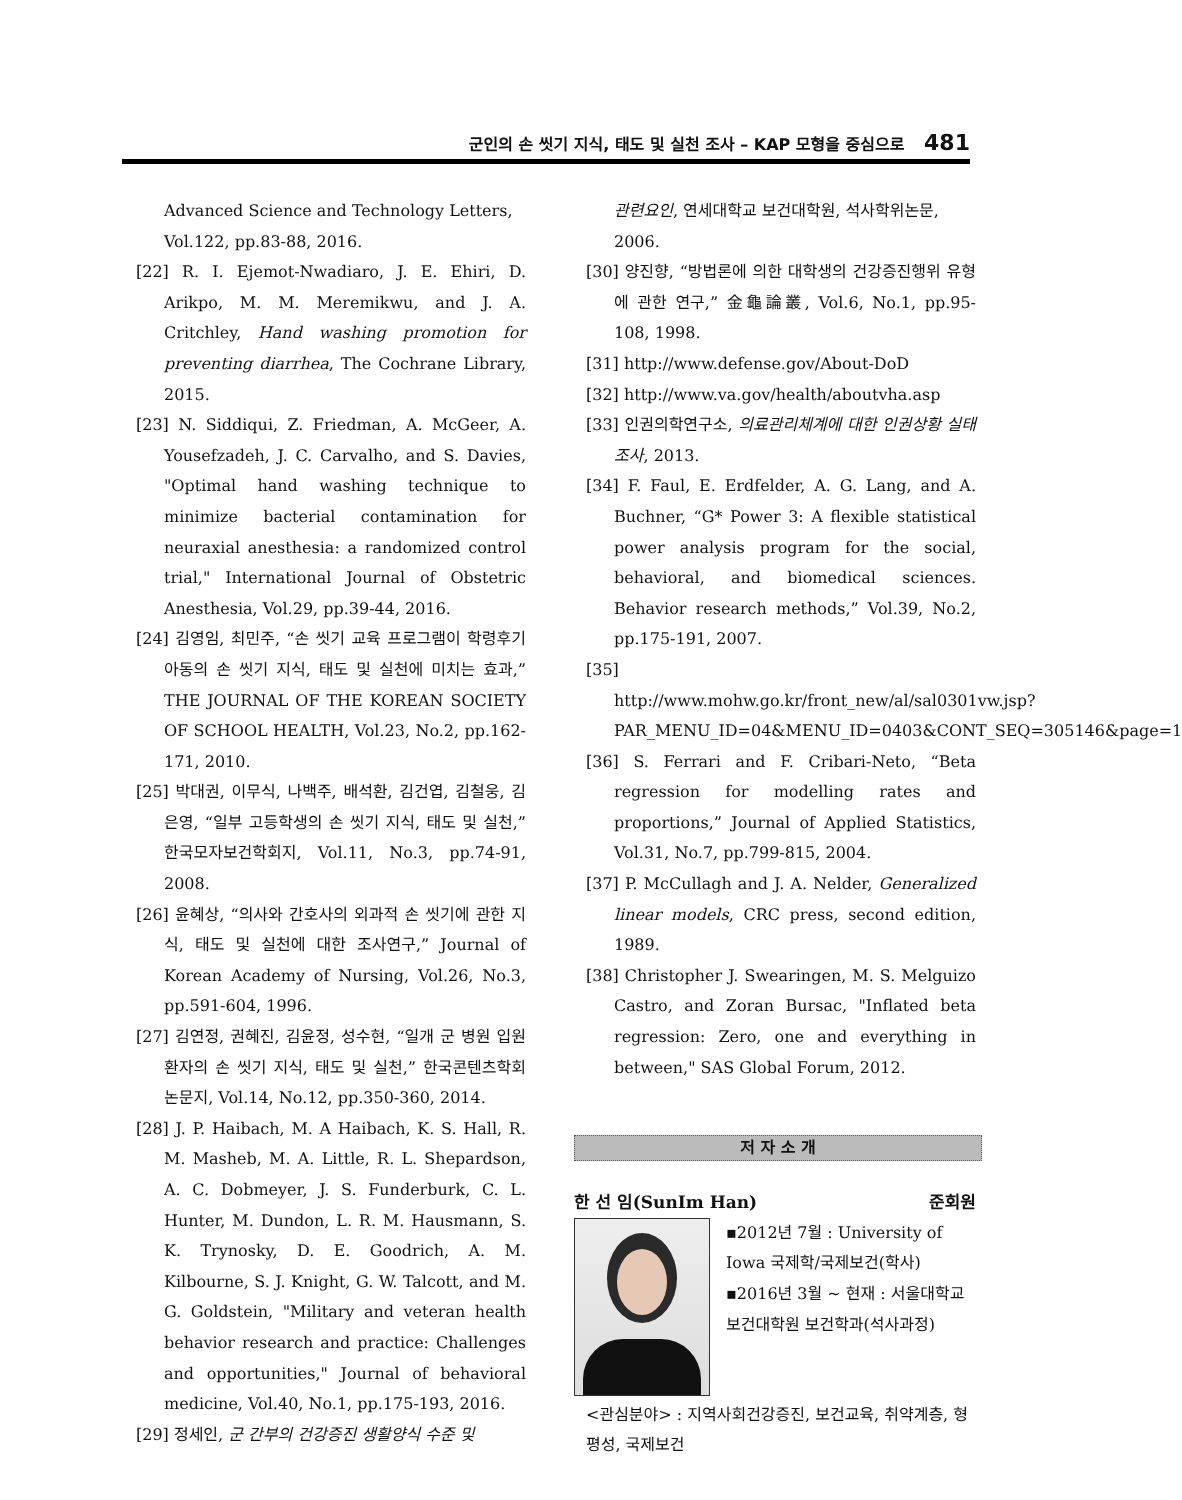군인의 손 씻기 지식, 태도 및 실천 조사 – KAP 모형을 중심으로 481
Advanced Science and Technology Letters, Vol.122, pp.83-88, 2016.
[22] R. I. Ejemot-Nwadiaro, J. E. Ehiri, D. Arikpo, M. M. Meremikwu, and J. A. Critchley, Hand washing promotion for preventing diarrhea, The Cochrane Library, 2015.
[23] N. Siddiqui, Z. Friedman, A. McGeer, A. Yousefzadeh, J. C. Carvalho, and S. Davies, "Optimal hand washing technique to minimize bacterial contamination for neuraxial anesthesia: a randomized control trial," International Journal of Obstetric Anesthesia, Vol.29, pp.39-44, 2016.
[24] 김영임, 최민주, “손 씻기 교육 프로그램이 학령후기 아동의 손 씻기 지식, 태도 및 실천에 미치는 효과,” THE JOURNAL OF THE KOREAN SOCIETY OF SCHOOL HEALTH, Vol.23, No.2, pp.162-171, 2010.
[25] 박대권, 이무식, 나백주, 배석환, 김건엽, 김철웅, 김은영, “일부 고등학생의 손 씻기 지식, 태도 및 실천,” 한국모자보건학회지, Vol.11, No.3, pp.74-91, 2008.
[26] 윤혜상, “의사와 간호사의 외과적 손 씻기에 관한 지식, 태도 및 실천에 대한 조사연구,” Journal of Korean Academy of Nursing, Vol.26, No.3, pp.591-604, 1996.
[27] 김연정, 권혜진, 김윤정, 성수현, “일개 군 병원 입원 환자의 손 씻기 지식, 태도 및 실천,” 한국콘텐츠학회논문지, Vol.14, No.12, pp.350-360, 2014.
[28] J. P. Haibach, M. A Haibach, K. S. Hall, R. M. Masheb, M. A. Little, R. L. Shepardson, A. C. Dobmeyer, J. S. Funderburk, C. L. Hunter, M. Dundon, L. R. M. Hausmann, S. K. Trynosky, D. E. Goodrich, A. M. Kilbourne, S. J. Knight, G. W. Talcott, and M. G. Goldstein, "Military and veteran health behavior research and practice: Challenges and opportunities," Journal of behavioral medicine, Vol.40, No.1, pp.175-193, 2016.
[29] 정세인, 군 간부의 건강증진 생활양식 수준 및
관련요인, 연세대학교 보건대학원, 석사학위논문, 2006.
[30] 양진향, “방법론에 의한 대학생의 건강증진행위 유형에 관한 연구,” 金龜論叢, Vol.6, No.1, pp.95-108, 1998.
[31] http://www.defense.gov/About-DoD
[32] http://www.va.gov/health/aboutvha.asp
[33] 인권의학연구소, 의료관리체계에 대한 인권상황 실태조사, 2013.
[34] F. Faul, E. Erdfelder, A. G. Lang, and A. Buchner, “G* Power 3: A flexible statistical power analysis program for the social, behavioral, and biomedical sciences. Behavior research methods,” Vol.39, No.2, pp.175-191, 2007.
[35] http://www.mohw.go.kr/front_new/al/sal0301vw.jsp?PAR_MENU_ID=04&MENU_ID=0403&CONT_SEQ=305146&page=1
[36] S. Ferrari and F. Cribari-Neto, “Beta regression for modelling rates and proportions,” Journal of Applied Statistics, Vol.31, No.7, pp.799-815, 2004.
[37] P. McCullagh and J. A. Nelder, Generalized linear models, CRC press, second edition, 1989.
[38] Christopher J. Swearingen, M. S. Melguizo Castro, and Zoran Bursac, "Inflated beta regression: Zero, one and everything in between," SAS Global Forum, 2012.
저 자 소 개
한 선 임(SunIm Han) 준회원
▪2012년 7월 : University of Iowa 국제학/국제보건(학사)
▪2016년 3월 ~ 현재 : 서울대학교 보건대학원 보건학과(석사과정)
<관심분야> : 지역사회건강증진, 보건교육, 취약계층, 형평성, 국제보건